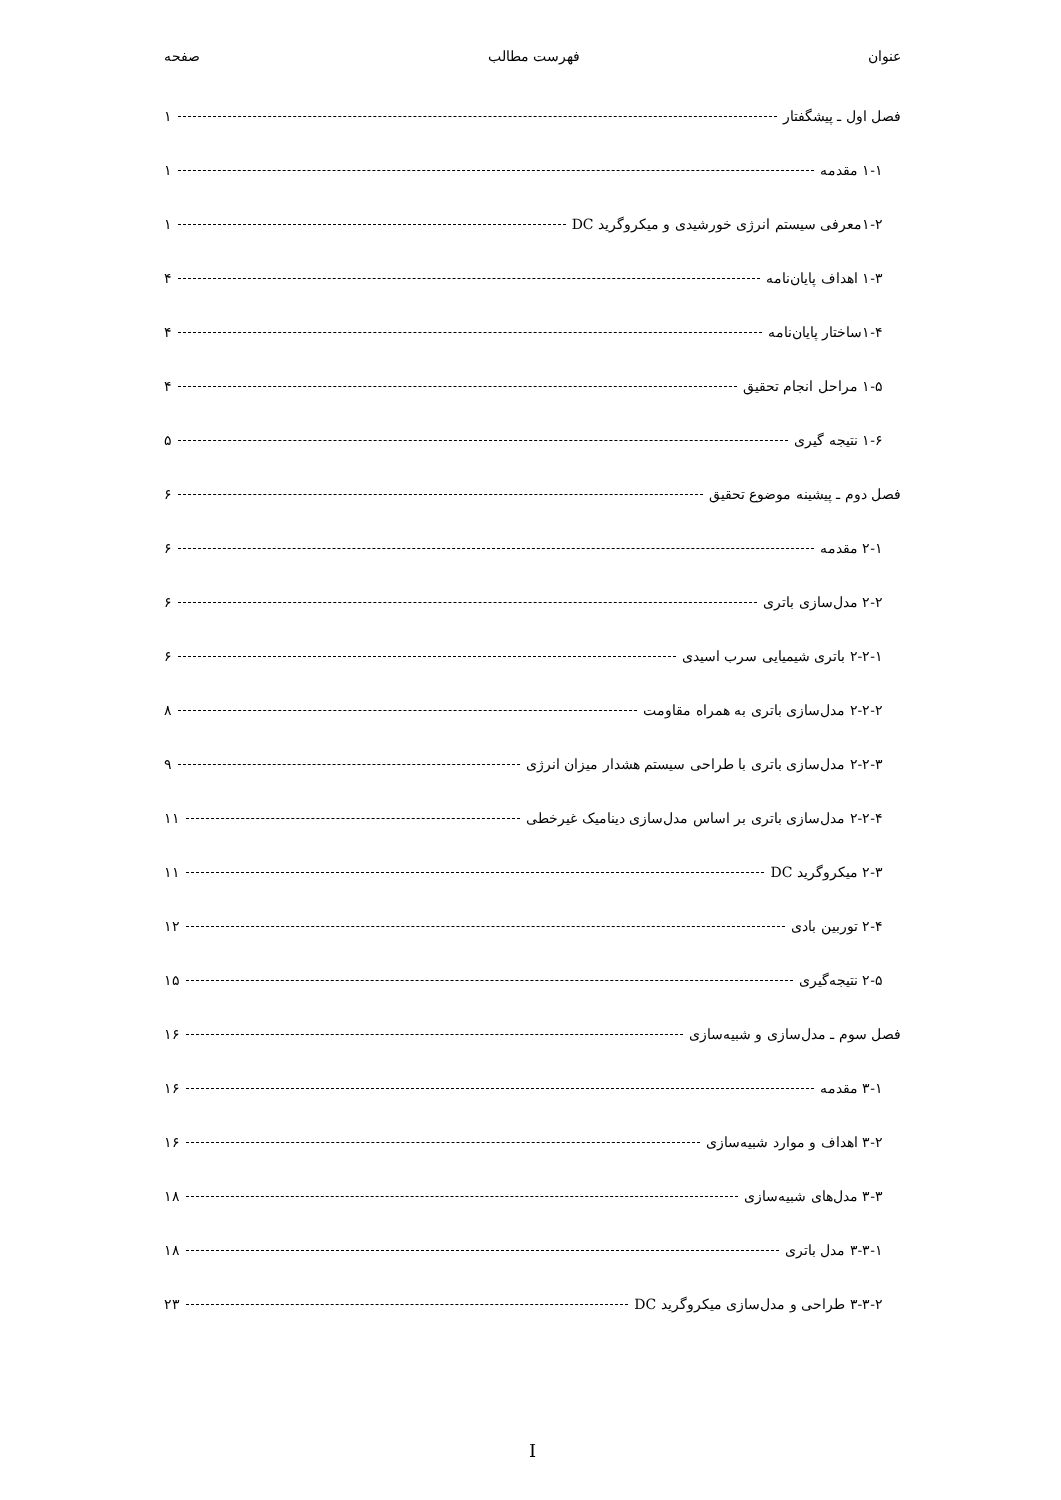عنوان فهرست مطالب صفحه
فصل اول ـ پیشگفتار ۱
۱-۱ مقدمه ۱
۱-۲معرفی سیستم انرژی خورشیدی و میکروگرید DC ۱
۱-۳ اهداف پایان‌نامه ۴
۱-۴ساختار پایان‌نامه ۴
۱-۵ مراحل انجام تحقیق ۴
۱-۶ نتیجه گیری ۵
فصل دوم ـ پیشینه موضوع تحقیق ۶
۲-۱ مقدمه ۶
۲-۲ مدل‌سازی باتری ۶
۲-۲-۱ باتری شیمیایی سرب اسیدی ۶
۲-۲-۲ مدل‌سازی باتری به همراه مقاومت ۸
۲-۲-۳ مدل‌سازی باتری با طراحی سیستم هشدار میزان انرژی ۹
۲-۲-۴ مدل‌سازی باتری بر اساس مدل‌سازی دینامیک غیرخطی ۱۱
۲-۳ میکروگرید DC ۱۱
۲-۴ توربین بادی ۱۲
۲-۵ نتیجه‌گیری ۱۵
فصل سوم ـ مدل‌سازی و شبیه‌سازی ۱۶
۳-۱ مقدمه ۱۶
۳-۲ اهداف و موارد شبیه‌سازی ۱۶
۳-۳ مدل‌های شبیه‌سازی ۱۸
۳-۳-۱ مدل باتری ۱۸
۳-۳-۲ طراحی و مدل‌سازی میکروگرید DC ۲۳
I